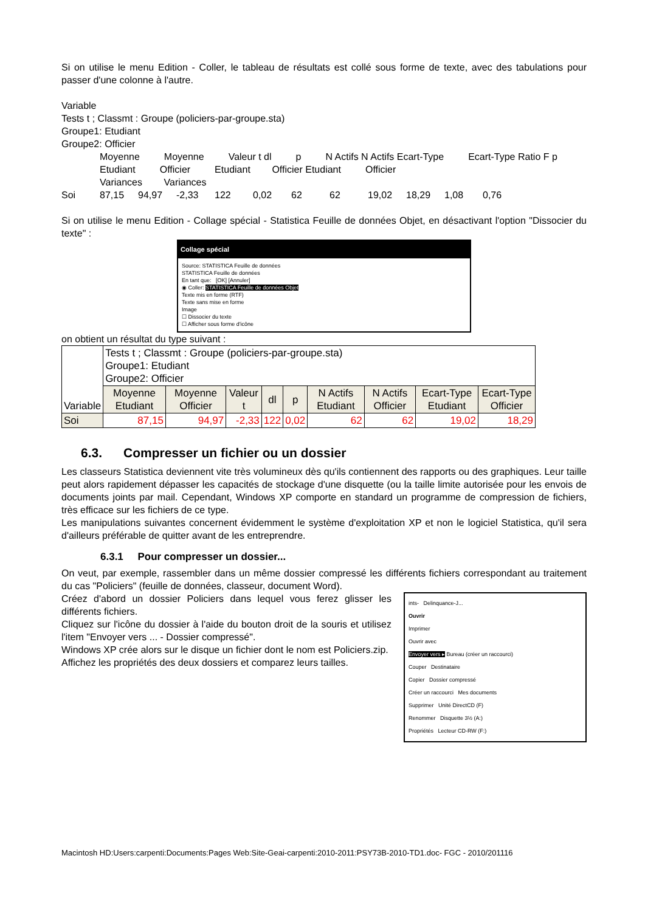Si on utilise le menu Edition - Coller, le tableau de résultats est collé sous forme de texte, avec des tabulations pour passer d'une colonne à l'autre.
Variable
Tests t ; Classmt : Groupe (policiers-par-groupe.sta)
Groupe1: Etudiant
Groupe2: Officier
Moyenne Moyenne Valeur t dl p N Actifs N Actifs Ecart-Type Ecart-Type Ratio F p
Etudiant Officier Etudiant Officier Etudiant Officier
Variances Variances
Soi 87,15 94,97 -2,33 122 0,02 62 62 19,02 18,29 1,08 0,76
Si on utilise le menu Edition - Collage spécial - Statistica Feuille de données Objet, en désactivant l'option "Dissocier du texte" :
Collage spécial
Source: STATISTICA Feuille de données
STATISTICA Feuille de données
En tant que: [OK] [Annuler]
◉ Coller: STATISTICA Feuille de données Objet
Texte mis en forme (RTF)
Texte sans mise en forme
Image
☐ Dissocier du texte
☐ Afficher sous forme d'icône
on obtient un résultat du type suivant :
| Variable | Tests t ; Classmt : Groupe (policiers-par-groupe.sta) Groupe1: Etudiant Groupe2: Officier | | | | | | | | |
| | Moyenne Etudiant | Moyenne Officier | Valeur t | dl | p | N Actifs Etudiant | N Actifs Officier | Ecart-Type Etudiant | Ecart-Type Officier |
| Soi | 87,15 | 94,97 | -2,33 | 122 | 0,02 | 62 | 62 | 19,02 | 18,29 |
6.3. Compresser un fichier ou un dossier
Les classeurs Statistica deviennent vite très volumineux dès qu'ils contiennent des rapports ou des graphiques. Leur taille peut alors rapidement dépasser les capacités de stockage d'une disquette (ou la taille limite autorisée pour les envois de documents joints par mail. Cependant, Windows XP comporte en standard un programme de compression de fichiers, très efficace sur les fichiers de ce type.
Les manipulations suivantes concernent évidemment le système d'exploitation XP et non le logiciel Statistica, qu'il sera d'ailleurs préférable de quitter avant de les entreprendre.
6.3.1 Pour compresser un dossier...
On veut, par exemple, rassembler dans un même dossier compressé les différents fichiers correspondant au traitement du cas "Policiers" (feuille de données, classeur, document Word).
ints- Delinquance-J...
Ouvrir
Imprimer
Ouvrir avec
Envoyer vers ▸ Bureau (créer un raccourci)
Couper Destinataire
Copier Dossier compressé
Créer un raccourci Mes documents
Supprimer Unité DirectCD (F)
Renommer Disquette 3½ (A:)
Propriétés Lecteur CD-RW (F:)
Créez d'abord un dossier Policiers dans lequel vous ferez glisser les différents fichiers.
Cliquez sur l'icône du dossier à l'aide du bouton droit de la souris et utilisez l'item "Envoyer vers ... - Dossier compressé".
Windows XP crée alors sur le disque un fichier dont le nom est Policiers.zip.
Affichez les propriétés des deux dossiers et comparez leurs tailles.
Macintosh HD:Users:carpenti:Documents:Pages Web:Site-Geai-carpenti:2010-2011:PSY73B-2010-TD1.doc- FGC - 2010/201116